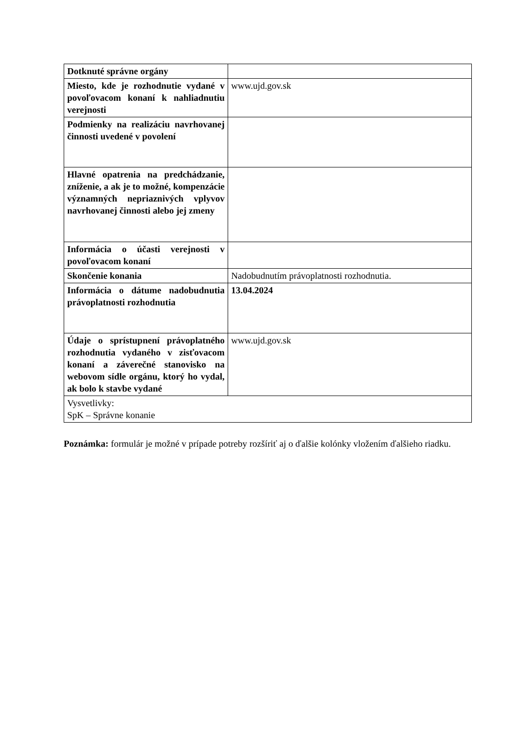| Dotknuté správne orgány | |
| Miesto, kde je rozhodnutie vydané v povoľovacom konaní k nahliadnutiu verejnosti | www.ujd.gov.sk |
| Podmienky na realizáciu navrhovanej činnosti uvedené v povolení | |
| Hlavné opatrenia na predchádzanie, zníženie, a ak je to možné, kompenzácie významných nepriaznivých vplyvov navrhovanej činnosti alebo jej zmeny | |
| Informácia o účasti verejnosti v povoľovacom konaní | |
| Skončenie konania | Nadobudnutím právoplatnosti rozhodnutia. |
| Informácia o dátume nadobudnutia právoplatnosti rozhodnutia | 13.04.2024 |
| Údaje o sprístupnení právoplatného rozhodnutia vydaného v zisťovacom konaní a záverečné stanovisko na webovom sídle orgánu, ktorý ho vydal, ak bolo k stavbe vydané | www.ujd.gov.sk |
| Vysvetlivky: SpK – Správne konanie | |
Poznámka: formulár je možné v prípade potreby rozšíriť aj o ďalšie kolónky vložením ďalšieho riadku.